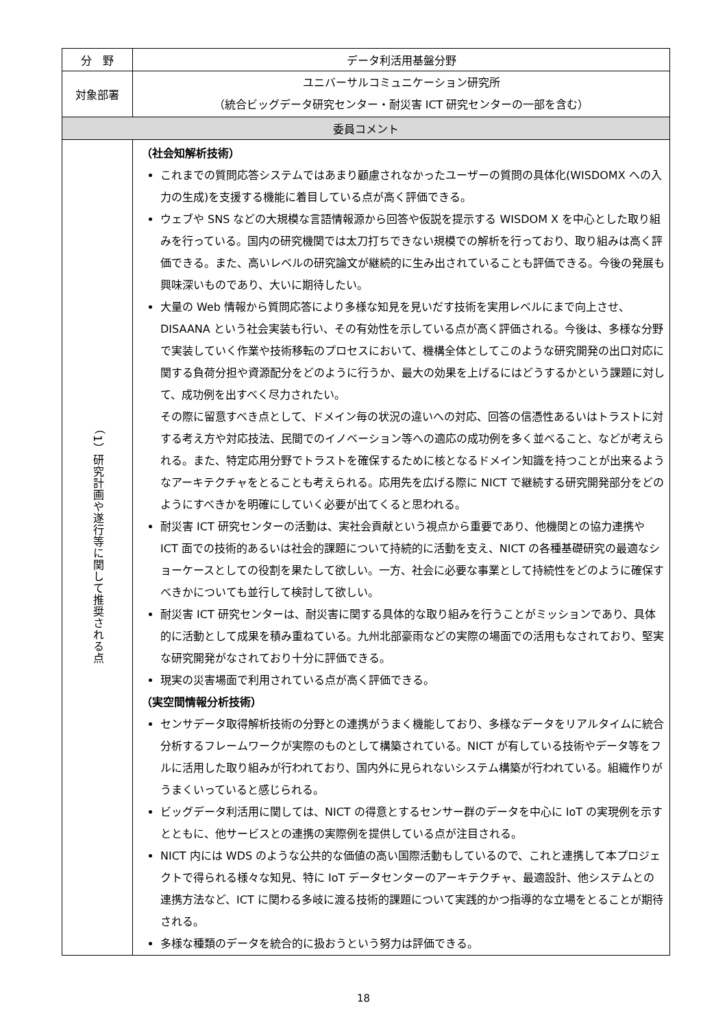| 分 野 | データ利活用基盤分野 |
| 対象部署 | ユニバーサルコミュニケーション研究所 （統合ビッグデータ研究センター・耐災害 ICT 研究センターの一部を含む） |
| 委員コメント | |
| （1）研究計画や遂行等に関して推奨される点 | （社会知解析技術） これまでの質問応答システムではあまり顧慮されなかったユーザーの質問の具体化(WISDOMX への入力の生成)を支援する機能に着目している点が高く評価できる。 ウェブや SNS などの大規模な言語情報源から回答や仮説を提示する WISDOM X を中心とした取り組みを行っている。国内の研究機関では太刀打ちできない規模での解析を行っており、取り組みは高く評価できる。また、高いレベルの研究論文が継続的に生み出されていることも評価できる。今後の発展も興味深いものであり、大いに期待したい。 大量の Web 情報から質問応答により多様な知見を見いだす技術を実用レベルにまで向上させ、DISAANA という社会実装も行い、その有効性を示している点が高く評価される。今後は、多様な分野で実装していく作業や技術移転のプロセスにおいて、機構全体としてこのような研究開発の出口対応に関する負荷分担や資源配分をどのように行うか、最大の効果を上げるにはどうするかという課題に対して、成功例を出すべく尽力されたい。 その際に留意すべき点として、ドメイン毎の状況の違いへの対応、回答の信憑性あるいはトラストに対する考え方や対応技法、民間でのイノベーション等への適応の成功例を多く並べること、などが考えられる。また、特定応用分野でトラストを確保するために核となるドメイン知識を持つことが出来るようなアーキテクチャをとることも考えられる。応用先を広げる際に NICT で継続する研究開発部分をどのようにすべきかを明確にしていく必要が出てくると思われる。 耐災害 ICT 研究センターの活動は、実社会貢献という視点から重要であり、他機関との協力連携や ICT 面での技術的あるいは社会的課題について持続的に活動を支え、NICT の各種基礎研究の最適なショーケースとしての役割を果たして欲しい。一方、社会に必要な事業として持続性をどのように確保すべきかについても並行して検討して欲しい。 耐災害 ICT 研究センターは、耐災害に関する具体的な取り組みを行うことがミッションであり、具体的に活動として成果を積み重ねている。九州北部豪雨などの実際の場面での活用もなされており、堅実な研究開発がなされており十分に評価できる。 現実の災害場面で利用されている点が高く評価できる。 （実空間情報分析技術） センサデータ取得解析技術の分野との連携がうまく機能しており、多様なデータをリアルタイムに統合分析するフレームワークが実際のものとして構築されている。NICT が有している技術やデータ等をフルに活用した取り組みが行われており、国内外に見られないシステム構築が行われている。組織作りがうまくいっていると感じられる。 ビッグデータ利活用に関しては、NICT の得意とするセンサー群のデータを中心に IoT の実現例を示すとともに、他サービスとの連携の実際例を提供している点が注目される。 NICT 内には WDS のような公共的な価値の高い国際活動もしているので、これと連携して本プロジェクトで得られる様々な知見、特に IoT データセンターのアーキテクチャ、最適設計、他システムとの連携方法など、ICT に関わる多岐に渡る技術的課題について実践的かつ指導的な立場をとることが期待される。 多様な種類のデータを統合的に扱おうという努力は評価できる。 |
18